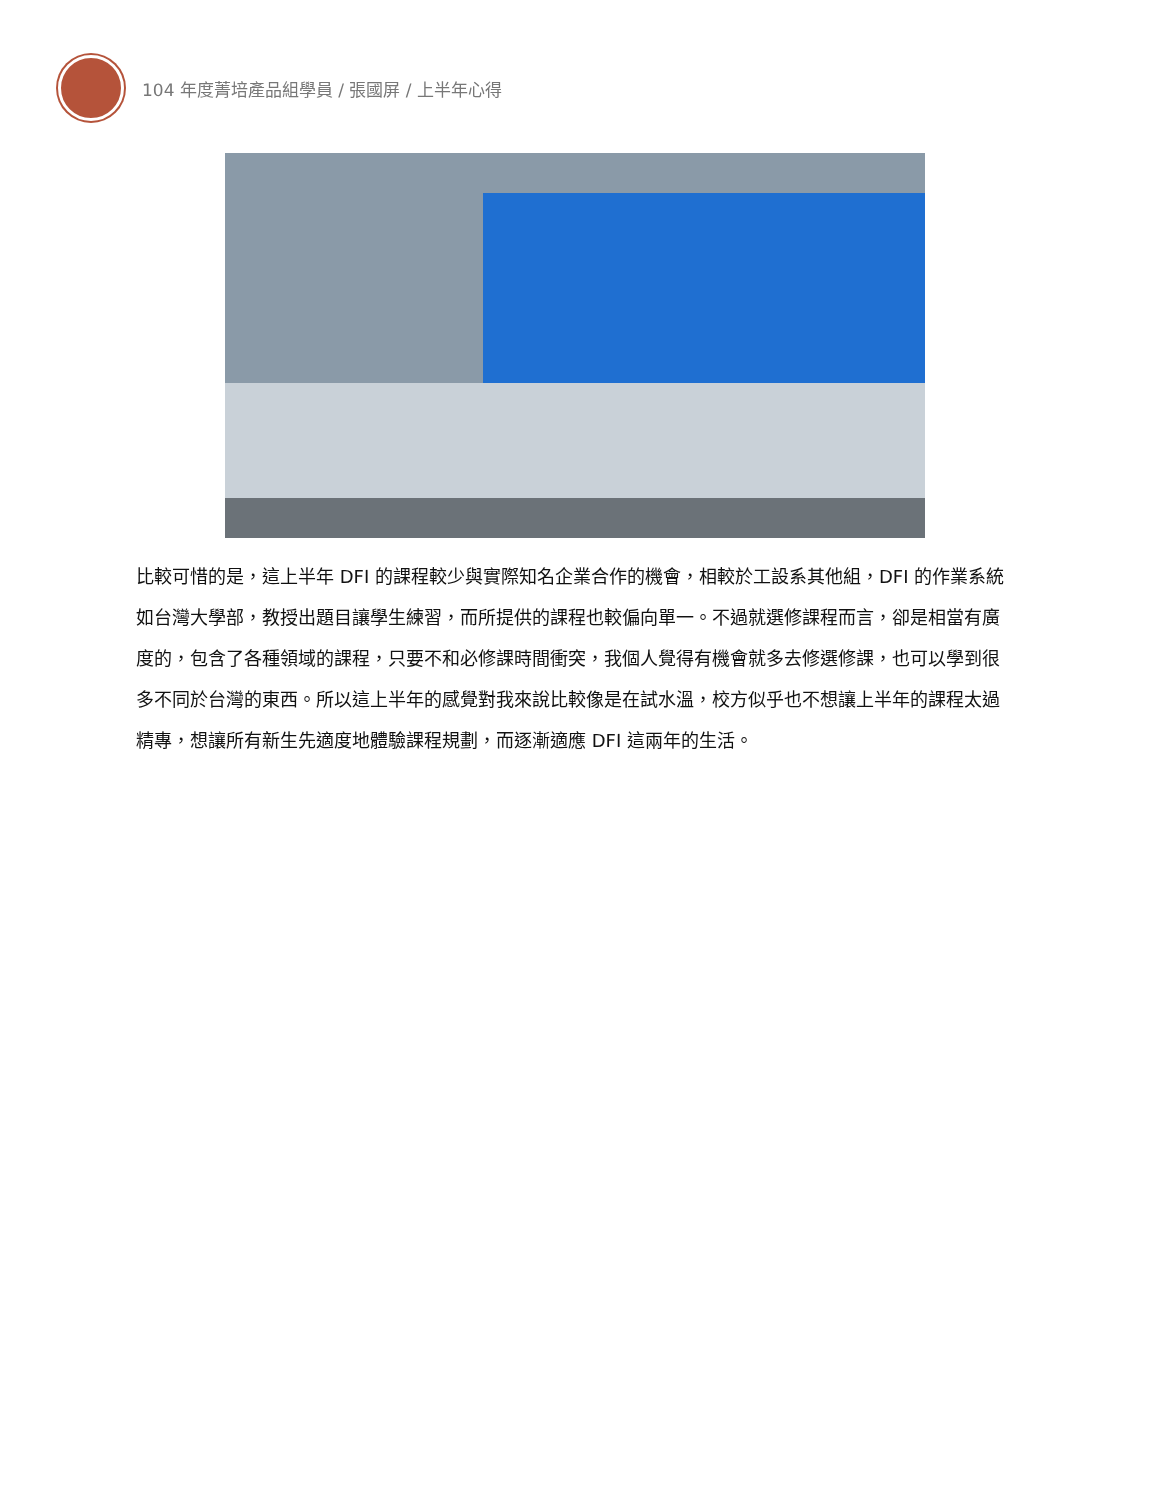104 年度菁培產品組學員 / 張國屏 / 上半年心得
比較可惜的是，這上半年 DFI 的課程較少與實際知名企業合作的機會，相較於工設系其他組，DFI 的作業系統如台灣大學部，教授出題目讓學生練習，而所提供的課程也較偏向單一。不過就選修課程而言，卻是相當有廣度的，包含了各種領域的課程，只要不和必修課時間衝突，我個人覺得有機會就多去修選修課，也可以學到很多不同於台灣的東西。所以這上半年的感覺對我來說比較像是在試水溫，校方似乎也不想讓上半年的課程太過精專，想讓所有新生先適度地體驗課程規劃，而逐漸適應 DFI 這兩年的生活。